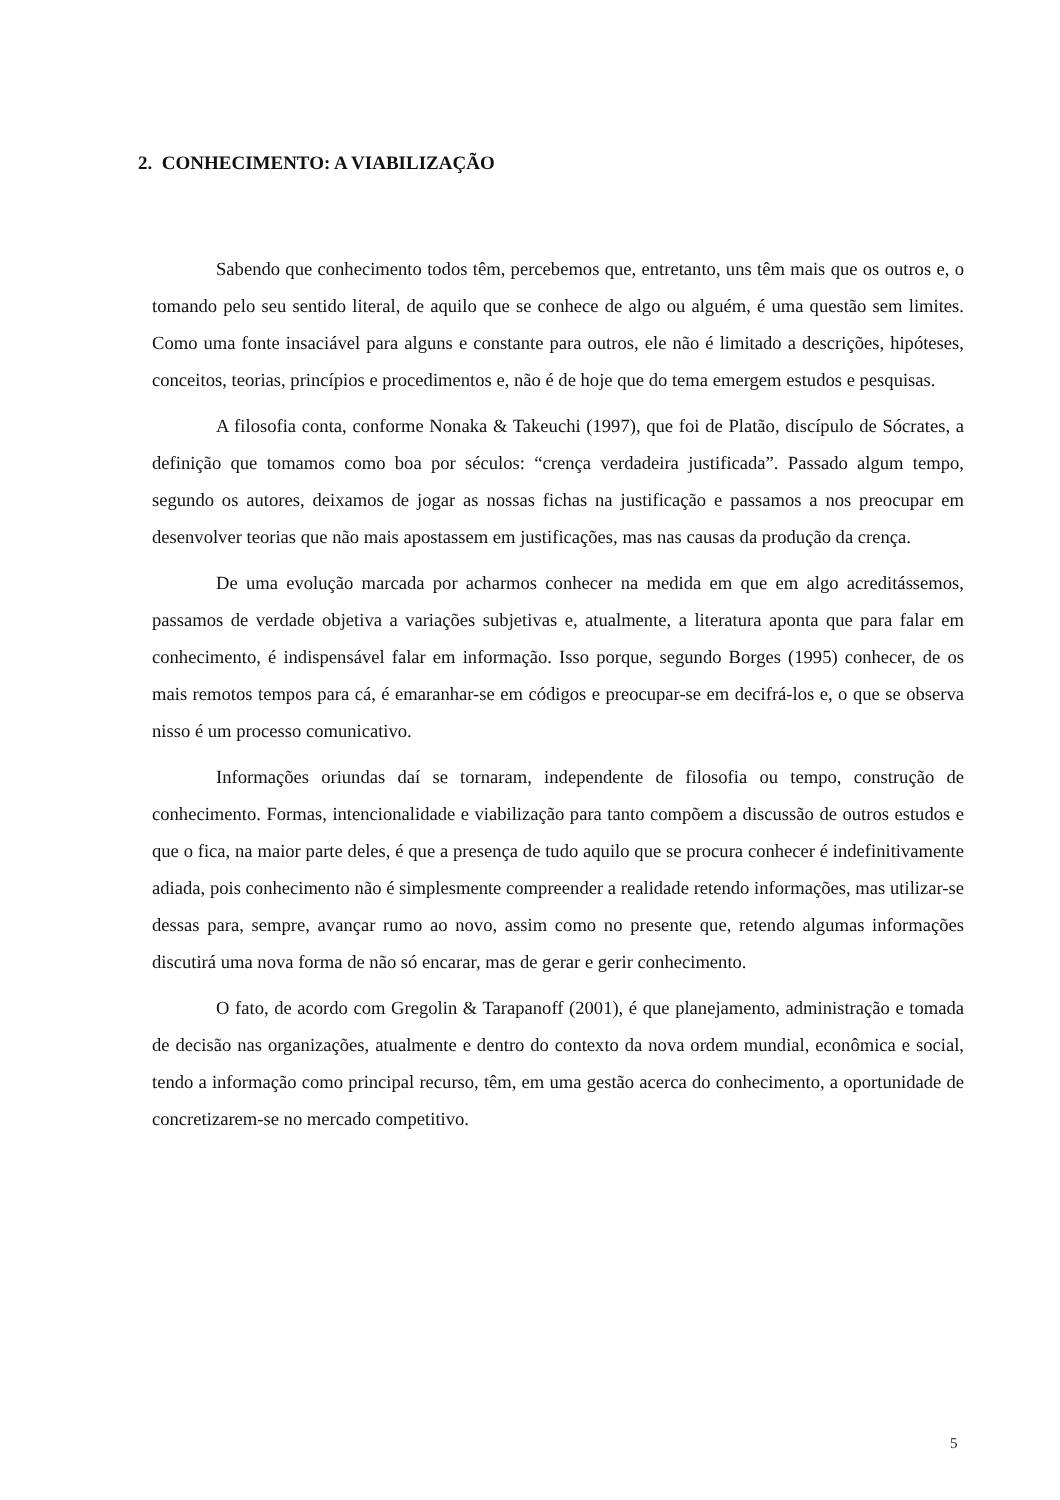2. CONHECIMENTO: A VIABILIZAÇÃO
Sabendo que conhecimento todos têm, percebemos que, entretanto, uns têm mais que os outros e, o tomando pelo seu sentido literal, de aquilo que se conhece de algo ou alguém, é uma questão sem limites. Como uma fonte insaciável para alguns e constante para outros, ele não é limitado a descrições, hipóteses, conceitos, teorias, princípios e procedimentos e, não é de hoje que do tema emergem estudos e pesquisas.
A filosofia conta, conforme Nonaka & Takeuchi (1997), que foi de Platão, discípulo de Sócrates, a definição que tomamos como boa por séculos: “crença verdadeira justificada”. Passado algum tempo, segundo os autores, deixamos de jogar as nossas fichas na justificação e passamos a nos preocupar em desenvolver teorias que não mais apostassem em justificações, mas nas causas da produção da crença.
De uma evolução marcada por acharmos conhecer na medida em que em algo acreditássemos, passamos de verdade objetiva a variações subjetivas e, atualmente, a literatura aponta que para falar em conhecimento, é indispensável falar em informação. Isso porque, segundo Borges (1995) conhecer, de os mais remotos tempos para cá, é emaranhar-se em códigos e preocupar-se em decifrá-los e, o que se observa nisso é um processo comunicativo.
Informações oriundas daí se tornaram, independente de filosofia ou tempo, construção de conhecimento. Formas, intencionalidade e viabilização para tanto compõem a discussão de outros estudos e que o fica, na maior parte deles, é que a presença de tudo aquilo que se procura conhecer é indefinitivamente adiada, pois conhecimento não é simplesmente compreender a realidade retendo informações, mas utilizar-se dessas para, sempre, avançar rumo ao novo, assim como no presente que, retendo algumas informações discutirá uma nova forma de não só encarar, mas de gerar e gerir conhecimento.
O fato, de acordo com Gregolin & Tarapanoff (2001), é que planejamento, administração e tomada de decisão nas organizações, atualmente e dentro do contexto da nova ordem mundial, econômica e social, tendo a informação como principal recurso, têm, em uma gestão acerca do conhecimento, a oportunidade de concretizarem-se no mercado competitivo.
5